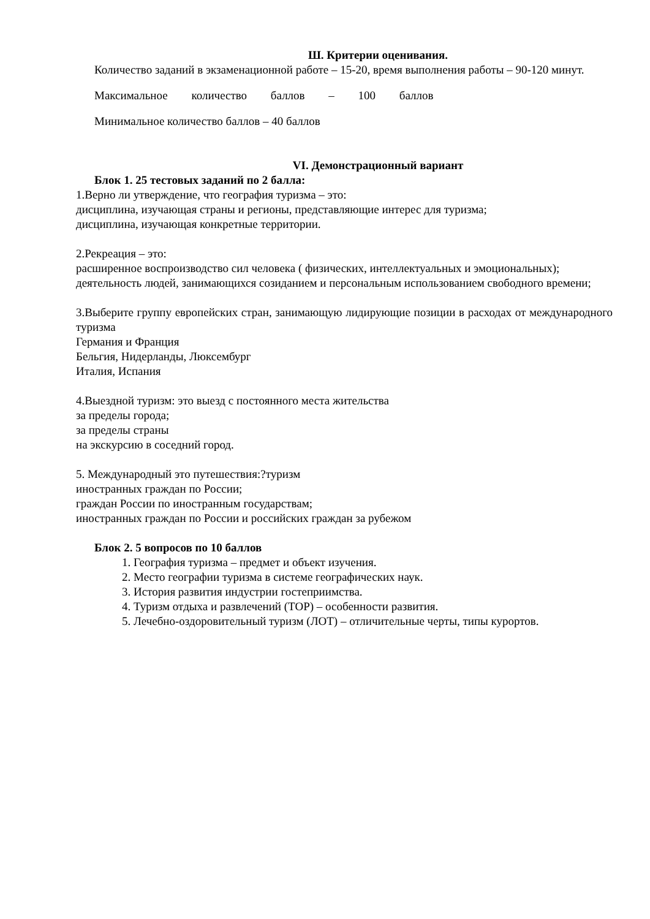Ш. Критерии оценивания.
Количество заданий в экзаменационной работе – 15-20, время выполнения работы – 90-120 минут.
Максимальное количество баллов – 100 баллов
Минимальное количество баллов – 40 баллов
VI. Демонстрационный вариант
Блок 1. 25 тестовых заданий по 2 балла:
1.Верно ли утверждение, что география туризма – это:
дисциплина, изучающая страны и регионы, представляющие интерес для туризма;
дисциплина, изучающая конкретные территории.
2.Рекреация – это:
расширенное воспроизводство сил человека ( физических, интеллектуальных и эмоциональных);
деятельность людей, занимающихся созиданием и персональным использованием свободного времени;
3.Выберите группу европейских стран, занимающую лидирующие позиции в расходах от международного туризма
Германия и Франция
Бельгия, Нидерланды, Люксембург
Италия, Испания
4.Выездной туризм: это выезд с постоянного места жительства
за пределы города;
за пределы страны
на экскурсию в соседний город.
5. Международный это путешествия:?туризм
иностранных граждан по России;
граждан России по иностранным государствам;
иностранных граждан по России и российских граждан за рубежом
Блок 2. 5 вопросов по 10 баллов
1. География туризма – предмет и объект изучения.
2. Место географии туризма в системе географических наук.
3. История развития индустрии гостеприимства.
4. Туризм отдыха и развлечений (ТОР) – особенности развития.
5. Лечебно-оздоровительный туризм (ЛОТ) – отличительные черты, типы курортов.